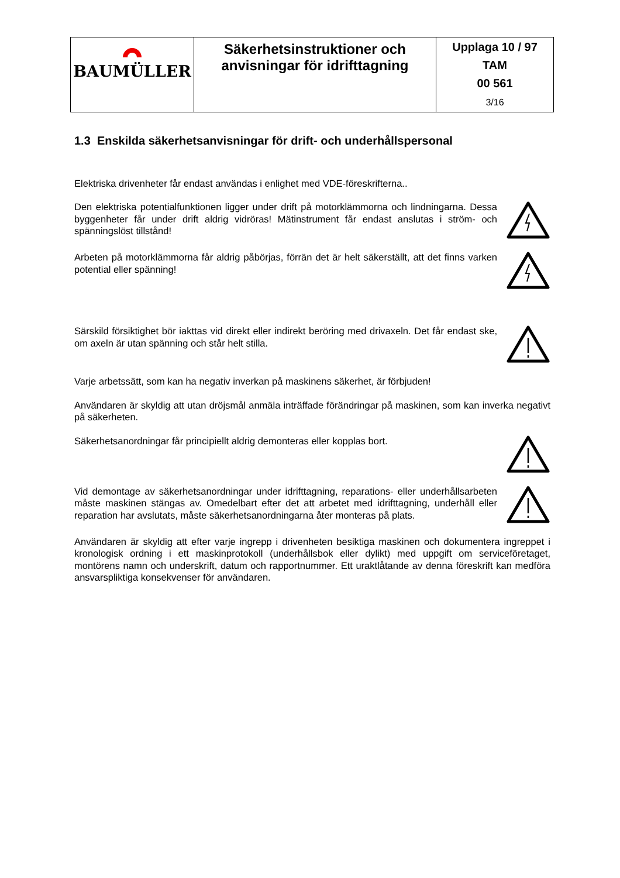| BAUMÜLLER | Säkerhetsinstruktioner och anvisningar för idrifttagning | Upplaga 10 / 97 TAM 00 561 3/16 |
1.3 Enskilda säkerhetsanvisningar för drift- och underhållspersonal
Elektriska drivenheter får endast användas i enlighet med VDE-föreskrifterna..
Den elektriska potentialfunktionen ligger under drift på motorklämmorna och lindningarna. Dessa byggenheter får under drift aldrig vidröras! Mätinstrument får endast anslutas i ström- och spänningslöst tillstånd!
Arbeten på motorklämmorna får aldrig påbörjas, förrän det är helt säkerställt, att det finns varken potential eller spänning!
Särskild försiktighet bör iakttas vid direkt eller indirekt beröring med drivaxeln. Det får endast ske, om axeln är utan spänning och står helt stilla.
Varje arbetssätt, som kan ha negativ inverkan på maskinens säkerhet, är förbjuden!
Användaren är skyldig att utan dröjsmål anmäla inträffade förändringar på maskinen, som kan inverka negativt på säkerheten.
Säkerhetsanordningar får principiellt aldrig demonteras eller kopplas bort.
Vid demontage av säkerhetsanordningar under idrifttagning, reparations- eller underhållsarbeten måste maskinen stängas av. Omedelbart efter det att arbetet med idrifttagning, underhåll eller reparation har avslutats, måste säkerhetsanordningarna åter monteras på plats.
Användaren är skyldig att efter varje ingrepp i drivenheten besiktiga maskinen och dokumentera ingreppet i kronologisk ordning i ett maskinprotokoll (underhållsbok eller dylikt) med uppgift om serviceföretaget, montörens namn och underskrift, datum och rapportnummer. Ett uraktlåtande av denna föreskrift kan medföra ansvarspliktiga konsekvenser för användaren.